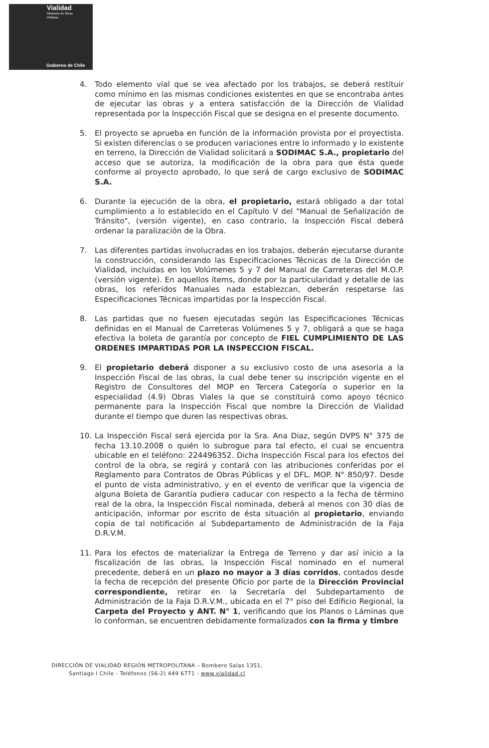Vialidad
Ministerio de Obras
Públicas
Gobierno de Chile
4. Todo elemento vial que se vea afectado por los trabajos, se deberá restituir como mínimo en las mismas condiciones existentes en que se encontraba antes de ejecutar las obras y a entera satisfacción de la Dirección de Vialidad representada por la Inspección Fiscal que se designa en el presente documento.
5. El proyecto se aprueba en función de la información provista por el proyectista. Si existen diferencias o se producen variaciones entre lo informado y lo existente en terreno, la Dirección de Vialidad solicitará a SODIMAC S.A., propietario del acceso que se autoriza, la modificación de la obra para que ésta quede conforme al proyecto aprobado, lo que será de cargo exclusivo de SODIMAC S.A.
6. Durante la ejecución de la obra, el propietario, estará obligado a dar total cumplimiento a lo establecido en el Capítulo V del "Manual de Señalización de Tránsito", (versión vigente), en caso contrario, la Inspección Fiscal deberá ordenar la paralización de la Obra.
7. Las diferentes partidas involucradas en los trabajos, deberán ejecutarse durante la construcción, considerando las Especificaciones Técnicas de la Dirección de Vialidad, incluidas en los Volúmenes 5 y 7 del Manual de Carreteras del M.O.P. (versión vigente). En aquellos ítems, donde por la particularidad y detalle de las obras, los referidos Manuales nada establezcan, deberán respetarse las Especificaciones Técnicas impartidas por la Inspección Fiscal.
8. Las partidas que no fuesen ejecutadas según las Especificaciones Técnicas definidas en el Manual de Carreteras Volúmenes 5 y 7, obligará a que se haga efectiva la boleta de garantía por concepto de FIEL CUMPLIMIENTO DE LAS ORDENES IMPARTIDAS POR LA INSPECCION FISCAL.
9. El propietario deberá disponer a su exclusivo costo de una asesoría a la Inspección Fiscal de las obras, la cual debe tener su inscripción vigente en el Registro de Consultores del MOP en Tercera Categoría o superior en la especialidad (4.9) Obras Viales la que se constituirá como apoyo técnico permanente para la Inspección Fiscal que nombre la Dirección de Vialidad durante el tiempo que duren las respectivas obras.
10. La Inspección Fiscal será ejercida por la Sra. Ana Diaz, según DVPS N° 375 de fecha 13.10.2008 o quién lo subrogue para tal efecto, el cual se encuentra ubicable en el teléfono: 224496352. Dicha Inspección Fiscal para los efectos del control de la obra, se regirá y contará con las atribuciones conferidas por el Reglamento para Contratos de Obras Públicas y el DFL. MOP. N° 850/97. Desde el punto de vista administrativo, y en el evento de verificar que la vigencia de alguna Boleta de Garantía pudiera caducar con respecto a la fecha de término real de la obra, la Inspección Fiscal nominada, deberá al menos con 30 días de anticipación, informar por escrito de ésta situación al propietario, enviando copia de tal notificación al Subdepartamento de Administración de la Faja D.R.V.M.
11. Para los efectos de materializar la Entrega de Terreno y dar así inicio a la fiscalización de las obras, la Inspección Fiscal nominado en el numeral precedente, deberá en un plazo no mayor a 3 días corridos, contados desde la fecha de recepción del presente Oficio por parte de la Dirección Provincial correspondiente, retirar en la Secretaría del Subdepartamento de Administración de la Faja D.R.V.M., ubicada en el 7° piso del Edificio Regional, la Carpeta del Proyecto y ANT. N° 1, verificando que los Planos o Láminas que lo conforman, se encuentren debidamente formalizados con la firma y timbre
DIRECCIÓN DE VIALIDAD REGION METROPOLITANA – Bombero Salas 1351,
Santiago I Chile - Teléfonos (56-2) 449 6771 - www.vialidad.cl